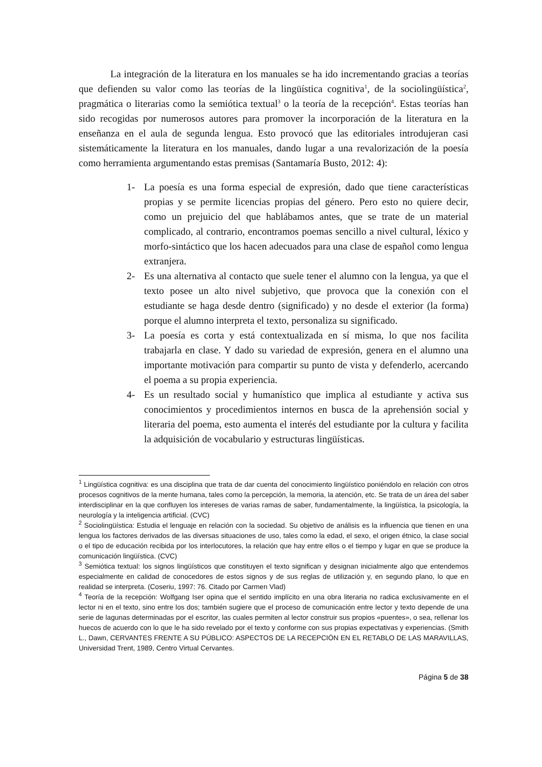La integración de la literatura en los manuales se ha ido incrementando gracias a teorías que defienden su valor como las teorías de la lingüística cognitiva<sup>1</sup>, de la sociolingüística<sup>2</sup>, pragmática o literarias como la semiótica textual<sup>3</sup> o la teoría de la recepción<sup>4</sup>. Estas teorías han sido recogidas por numerosos autores para promover la incorporación de la literatura en la enseñanza en el aula de segunda lengua. Esto provocó que las editoriales introdujeran casi sistemáticamente la literatura en los manuales, dando lugar a una revalorización de la poesía como herramienta argumentando estas premisas (Santamaría Busto, 2012: 4):
1- La poesía es una forma especial de expresión, dado que tiene características propias y se permite licencias propias del género. Pero esto no quiere decir, como un prejuicio del que hablábamos antes, que se trate de un material complicado, al contrario, encontramos poemas sencillo a nivel cultural, léxico y morfo-sintáctico que los hacen adecuados para una clase de español como lengua extranjera.
2- Es una alternativa al contacto que suele tener el alumno con la lengua, ya que el texto posee un alto nivel subjetivo, que provoca que la conexión con el estudiante se haga desde dentro (significado) y no desde el exterior (la forma) porque el alumno interpreta el texto, personaliza su significado.
3- La poesía es corta y está contextualizada en sí misma, lo que nos facilita trabajarla en clase. Y dado su variedad de expresión, genera en el alumno una importante motivación para compartir su punto de vista y defenderlo, acercando el poema a su propia experiencia.
4- Es un resultado social y humanístico que implica al estudiante y activa sus conocimientos y procedimientos internos en busca de la aprehensión social y literaria del poema, esto aumenta el interés del estudiante por la cultura y facilita la adquisición de vocabulario y estructuras lingüísticas.
<sup>1</sup> Lingüística cognitiva: es una disciplina que trata de dar cuenta del conocimiento lingüístico poniéndolo en relación con otros procesos cognitivos de la mente humana, tales como la percepción, la memoria, la atención, etc. Se trata de un área del saber interdisciplinar en la que confluyen los intereses de varias ramas de saber, fundamentalmente, la lingüística, la psicología, la neurología y la inteligencia artificial. (CVC)
<sup>2</sup> Sociolingüística: Estudia el lenguaje en relación con la sociedad. Su objetivo de análisis es la influencia que tienen en una lengua los factores derivados de las diversas situaciones de uso, tales como la edad, el sexo, el origen étnico, la clase social o el tipo de educación recibida por los interlocutores, la relación que hay entre ellos o el tiempo y lugar en que se produce la comunicación lingüística. (CVC)
<sup>3</sup> Semiótica textual: los signos lingüísticos que constituyen el texto significan y designan inicialmente algo que entendemos especialmente en calidad de conocedores de estos signos y de sus reglas de utilización y, en segundo plano, lo que en realidad se interpreta. (Coseriu, 1997: 76. Citado por Carmen Vlad)
<sup>4</sup> Teoría de la recepción: Wolfgang Iser opina que el sentido implícito en una obra literaria no radica exclusivamente en el lector ni en el texto, sino entre los dos; también sugiere que el proceso de comunicación entre lector y texto depende de una serie de lagunas determinadas por el escritor, las cuales permiten al lector construir sus propios «puentes», o sea, rellenar los huecos de acuerdo con lo que le ha sido revelado por el texto y conforme con sus propias expectativas y experiencias. (Smith L., Dawn, CERVANTES FRENTE A SU PÚBLICO: ASPECTOS DE LA RECEPCIÓN EN EL RETABLO DE LAS MARAVILLAS, Universidad Trent, 1989, Centro Virtual Cervantes.
Página 5 de 38